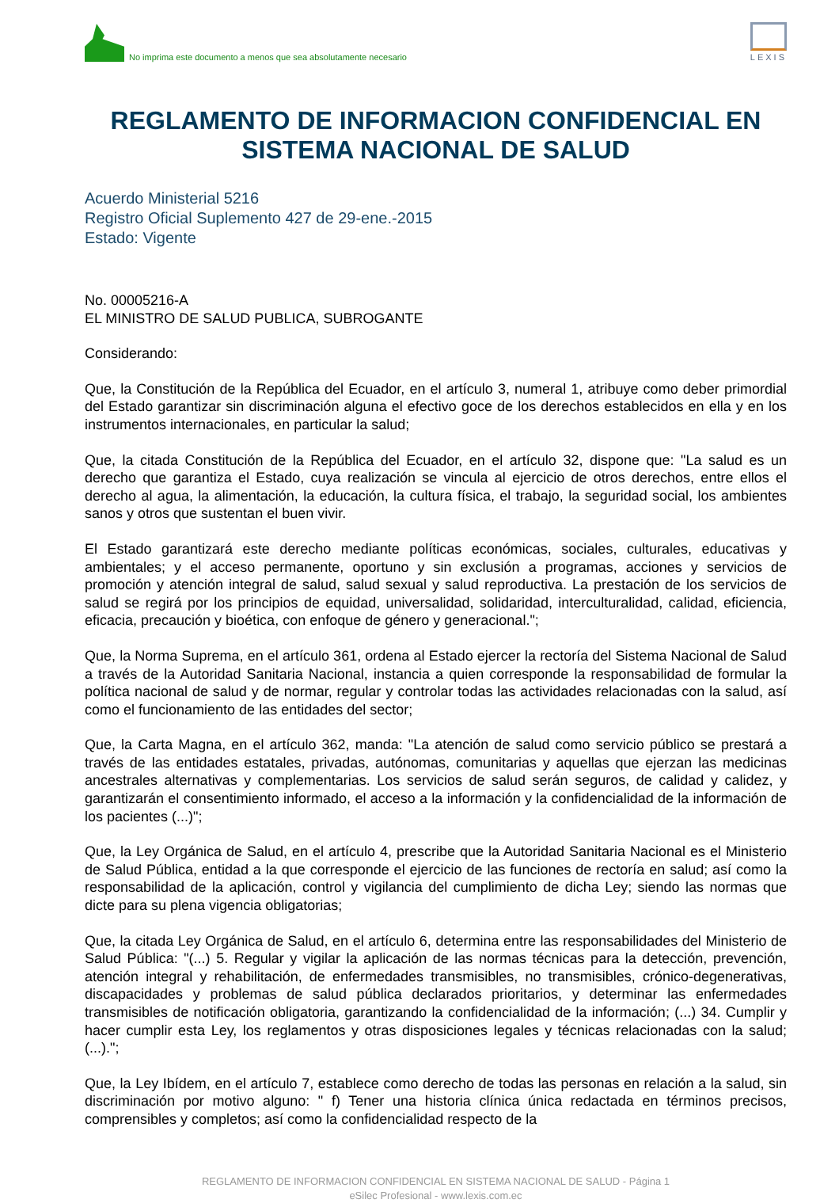No imprima este documento a menos que sea absolutamente necesario
LEXIS
REGLAMENTO DE INFORMACION CONFIDENCIAL EN SISTEMA NACIONAL DE SALUD
Acuerdo Ministerial 5216
Registro Oficial Suplemento 427 de 29-ene.-2015
Estado: Vigente
No. 00005216-A
EL MINISTRO DE SALUD PUBLICA, SUBROGANTE
Considerando:
Que, la Constitución de la República del Ecuador, en el artículo 3, numeral 1, atribuye como deber primordial del Estado garantizar sin discriminación alguna el efectivo goce de los derechos establecidos en ella y en los instrumentos internacionales, en particular la salud;
Que, la citada Constitución de la República del Ecuador, en el artículo 32, dispone que: "La salud es un derecho que garantiza el Estado, cuya realización se vincula al ejercicio de otros derechos, entre ellos el derecho al agua, la alimentación, la educación, la cultura física, el trabajo, la seguridad social, los ambientes sanos y otros que sustentan el buen vivir.
El Estado garantizará este derecho mediante políticas económicas, sociales, culturales, educativas y ambientales; y el acceso permanente, oportuno y sin exclusión a programas, acciones y servicios de promoción y atención integral de salud, salud sexual y salud reproductiva. La prestación de los servicios de salud se regirá por los principios de equidad, universalidad, solidaridad, interculturalidad, calidad, eficiencia, eficacia, precaución y bioética, con enfoque de género y generacional.";
Que, la Norma Suprema, en el artículo 361, ordena al Estado ejercer la rectoría del Sistema Nacional de Salud a través de la Autoridad Sanitaria Nacional, instancia a quien corresponde la responsabilidad de formular la política nacional de salud y de normar, regular y controlar todas las actividades relacionadas con la salud, así como el funcionamiento de las entidades del sector;
Que, la Carta Magna, en el artículo 362, manda: "La atención de salud como servicio público se prestará a través de las entidades estatales, privadas, autónomas, comunitarias y aquellas que ejerzan las medicinas ancestrales alternativas y complementarias. Los servicios de salud serán seguros, de calidad y calidez, y garantizarán el consentimiento informado, el acceso a la información y la confidencialidad de la información de los pacientes (...)";
Que, la Ley Orgánica de Salud, en el artículo 4, prescribe que la Autoridad Sanitaria Nacional es el Ministerio de Salud Pública, entidad a la que corresponde el ejercicio de las funciones de rectoría en salud; así como la responsabilidad de la aplicación, control y vigilancia del cumplimiento de dicha Ley; siendo las normas que dicte para su plena vigencia obligatorias;
Que, la citada Ley Orgánica de Salud, en el artículo 6, determina entre las responsabilidades del Ministerio de Salud Pública: "(...) 5. Regular y vigilar la aplicación de las normas técnicas para la detección, prevención, atención integral y rehabilitación, de enfermedades transmisibles, no transmisibles, crónico-degenerativas, discapacidades y problemas de salud pública declarados prioritarios, y determinar las enfermedades transmisibles de notificación obligatoria, garantizando la confidencialidad de la información; (...) 34. Cumplir y hacer cumplir esta Ley, los reglamentos y otras disposiciones legales y técnicas relacionadas con la salud; (...).";
Que, la Ley Ibídem, en el artículo 7, establece como derecho de todas las personas en relación a la salud, sin discriminación por motivo alguno: " f) Tener una historia clínica única redactada en términos precisos, comprensibles y completos; así como la confidencialidad respecto de la
REGLAMENTO DE INFORMACION CONFIDENCIAL EN SISTEMA NACIONAL DE SALUD - Página 1
eSilec Profesional - www.lexis.com.ec